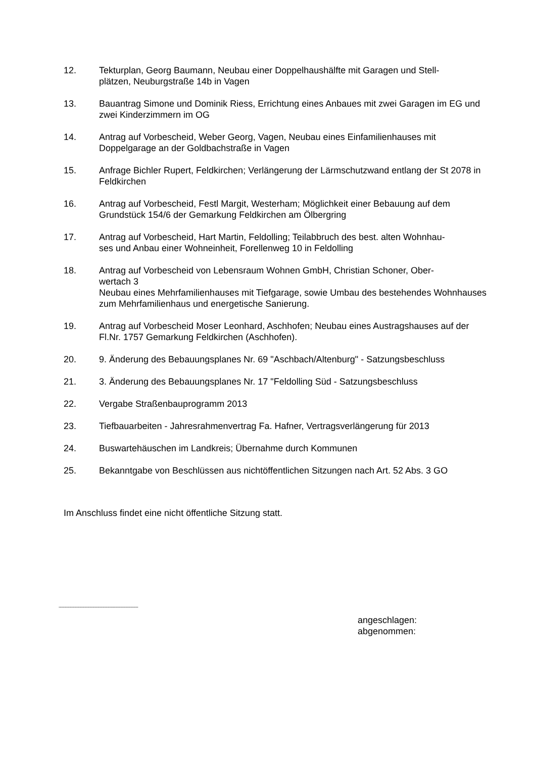12. Tekturplan, Georg Baumann, Neubau einer Doppelhaushälfte mit Garagen und Stell-
plätzen, Neuburgstraße 14b in Vagen
13. Bauantrag Simone und Dominik Riess, Errichtung eines Anbaues mit zwei Garagen im EG und zwei Kinderzimmern im OG
14. Antrag auf Vorbescheid, Weber Georg, Vagen, Neubau eines Einfamilienhauses mit Doppelgarage an der Goldbachstraße in Vagen
15. Anfrage Bichler Rupert, Feldkirchen; Verlängerung der Lärmschutzwand entlang der St 2078 in Feldkirchen
16. Antrag auf Vorbescheid, Festl Margit, Westerham; Möglichkeit einer Bebauung auf dem Grundstück 154/6 der Gemarkung Feldkirchen am Ölbergring
17. Antrag auf Vorbescheid, Hart Martin, Feldolling; Teilabbruch des best. alten Wohnhau-
ses und Anbau einer Wohneinheit, Forellenweg 10 in Feldolling
18. Antrag auf Vorbescheid von Lebensraum Wohnen GmbH, Christian Schoner, Ober-
wertach 3
Neubau eines Mehrfamilienhauses mit Tiefgarage, sowie Umbau des bestehendes Wohnhauses zum Mehrfamilienhaus und energetische Sanierung.
19. Antrag auf Vorbescheid Moser Leonhard, Aschhofen; Neubau eines Austragshauses auf der Fl.Nr. 1757 Gemarkung Feldkirchen (Aschhofen).
20. 9. Änderung des Bebauungsplanes Nr. 69 "Aschbach/Altenburg" - Satzungsbeschluss
21. 3. Änderung des Bebauungsplanes Nr. 17 "Feldolling Süd - Satzungsbeschluss
22. Vergabe Straßenbauprogramm 2013
23. Tiefbauarbeiten - Jahresrahmenvertrag Fa. Hafner, Vertragsverlängerung für 2013
24. Buswartehäuschen im Landkreis; Übernahme durch Kommunen
25. Bekanntgabe von Beschlüssen aus nichtöffentlichen Sitzungen nach Art. 52 Abs. 3 GO
Im Anschluss findet eine nicht öffentliche Sitzung statt.
---------------------------------------------------------------
angeschlagen:
abgenommen: